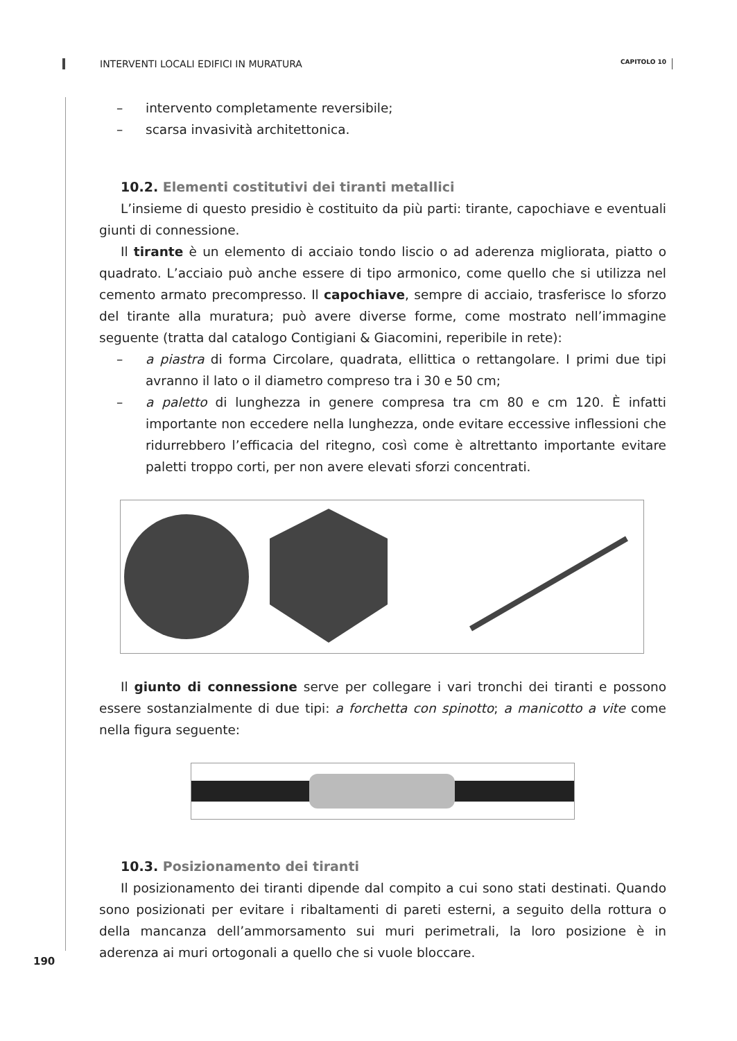INTERVENTI LOCALI EDIFICI IN MURATURA CAPITOLO 10
– intervento completamente reversibile;
– scarsa invasività architettonica.
10.2. Elementi costitutivi dei tiranti metallici
L’insieme di questo presidio è costituito da più parti: tirante, capochiave e eventuali giunti di connessione.
Il tirante è un elemento di acciaio tondo liscio o ad aderenza migliorata, piatto o quadrato. L’acciaio può anche essere di tipo armonico, come quello che si utilizza nel cemento armato precompresso. Il capochiave, sempre di acciaio, trasferisce lo sforzo del tirante alla muratura; può avere diverse forme, come mostrato nell’immagine seguente (tratta dal catalogo Contigiani & Giacomini, reperibile in rete):
– a piastra di forma Circolare, quadrata, ellittica o rettangolare. I primi due tipi avranno il lato o il diametro compreso tra i 30 e 50 cm;
– a paletto di lunghezza in genere compresa tra cm 80 e cm 120. È infatti importante non eccedere nella lunghezza, onde evitare eccessive inflessioni che ridurrebbero l’efficacia del ritegno, così come è altrettanto importante evitare paletti troppo corti, per non avere elevati sforzi concentrati.
Il giunto di connessione serve per collegare i vari tronchi dei tiranti e possono essere sostanzialmente di due tipi: a forchetta con spinotto; a manicotto a vite come nella figura seguente:
10.3. Posizionamento dei tiranti
Il posizionamento dei tiranti dipende dal compito a cui sono stati destinati. Quando sono posizionati per evitare i ribaltamenti di pareti esterni, a seguito della rottura o della mancanza dell’ammorsamento sui muri perimetrali, la loro posizione è in aderenza ai muri ortogonali a quello che si vuole bloccare.
190